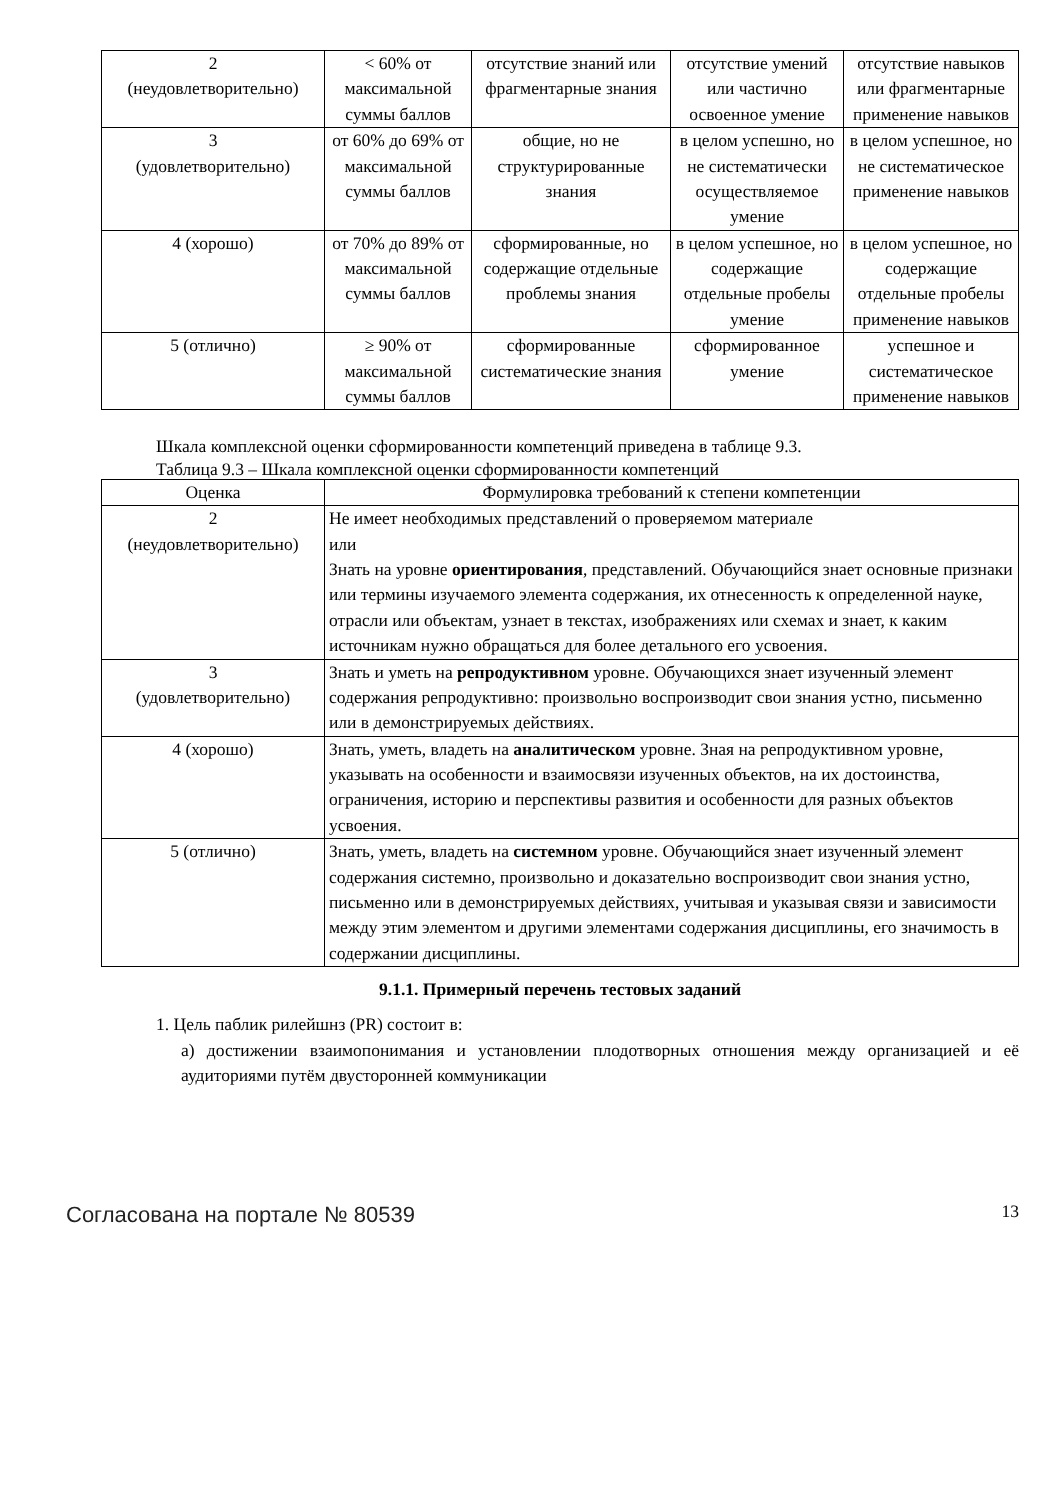| 2 (неудовлетворительно) | < 60% от максимальной суммы баллов | отсутствие знаний или фрагментарные знания | отсутствие умений или частично освоенное умение | отсутствие навыков или фрагментарные применение навыков |
| 3 (удовлетворительно) | от 60% до 69% от максимальной суммы баллов | общие, но не структурированные знания | в целом успешно, но не систематически осуществляемое умение | в целом успешное, но не систематическое применение навыков |
| 4 (хорошо) | от 70% до 89% от максимальной суммы баллов | сформированные, но содержащие отдельные проблемы знания | в целом успешное, но содержащие отдельные пробелы умение | в целом успешное, но содержащие отдельные пробелы применение навыков |
| 5 (отлично) | ≥ 90% от максимальной суммы баллов | сформированные систематические знания | сформированное умение | успешное и систематическое применение навыков |
Шкала комплексной оценки сформированности компетенций приведена в таблице 9.3.
Таблица 9.3 – Шкала комплексной оценки сформированности компетенций
| Оценка | Формулировка требований к степени компетенции |
| --- | --- |
| 2 (неудовлетворительно) | Не имеет необходимых представлений о проверяемом материале или Знать на уровне ориентирования , представлений. Обучающийся знает основные признаки или термины изучаемого элемента содержания, их отнесенность к определенной науке, отрасли или объектам, узнает в текстах, изображениях или схемах и знает, к каким источникам нужно обращаться для более детального его усвоения. |
| 3 (удовлетворительно) | Знать и уметь на репродуктивном уровне. Обучающихся знает изученный элемент содержания репродуктивно: произвольно воспроизводит свои знания устно, письменно или в демонстрируемых действиях. |
| 4 (хорошо) | Знать, уметь, владеть на аналитическом уровне. Зная на репродуктивном уровне, указывать на особенности и взаимосвязи изученных объектов, на их достоинства, ограничения, историю и перспективы развития и особенности для разных объектов усвоения. |
| 5 (отлично) | Знать, уметь, владеть на системном уровне. Обучающийся знает изученный элемент содержания системно, произвольно и доказательно воспроизводит свои знания устно, письменно или в демонстрируемых действиях, учитывая и указывая связи и зависимости между этим элементом и другими элементами содержания дисциплины, его значимость в содержании дисциплины. |
9.1.1. Примерный перечень тестовых заданий
1. Цель паблик рилейшнз (PR) состоит в:
а) достижении взаимопонимания и установлении плодотворных отношения между организацией и её аудиториями путём двусторонней коммуникации
Согласована на портале № 80539 13